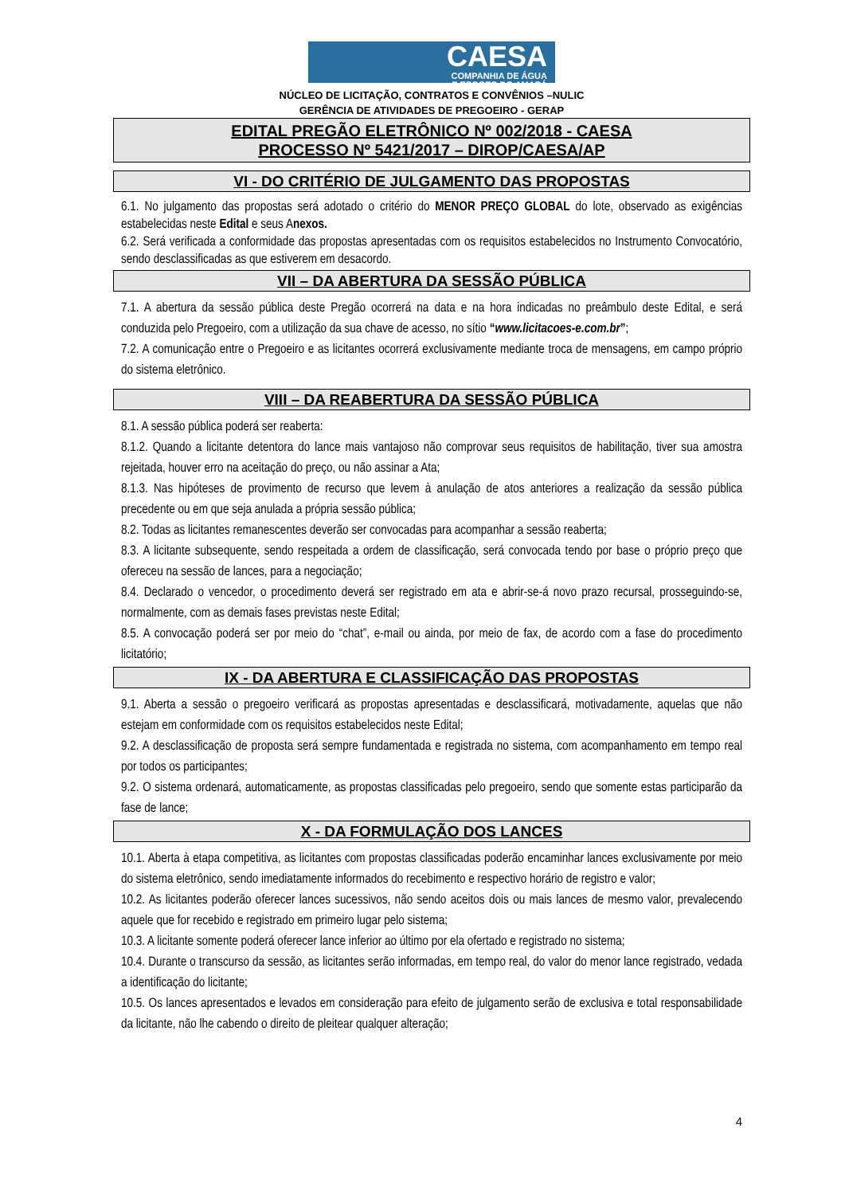CAESA
COMPANHIA DE ÁGUA
E ESGOTO DO AMAPÁ
NÚCLEO DE LICITAÇÃO, CONTRATOS E CONVÊNIOS –NULIC
GERÊNCIA DE ATIVIDADES DE PREGOEIRO - GERAP
EDITAL PREGÃO ELETRÔNICO Nº 002/2018 - CAESA
PROCESSO Nº 5421/2017 – DIROP/CAESA/AP
VI - DO CRITÉRIO DE JULGAMENTO DAS PROPOSTAS
6.1. No julgamento das propostas será adotado o critério do MENOR PREÇO GLOBAL do lote, observado as exigências estabelecidas neste Edital e seus Anexos.
6.2. Será verificada a conformidade das propostas apresentadas com os requisitos estabelecidos no Instrumento Convocatório, sendo desclassificadas as que estiverem em desacordo.
VII – DA ABERTURA DA SESSÃO PÚBLICA
7.1. A abertura da sessão pública deste Pregão ocorrerá na data e na hora indicadas no preâmbulo deste Edital, e será conduzida pelo Pregoeiro, com a utilização da sua chave de acesso, no sítio “www.licitacoes-e.com.br”;
7.2. A comunicação entre o Pregoeiro e as licitantes ocorrerá exclusivamente mediante troca de mensagens, em campo próprio do sistema eletrônico.
VIII – DA REABERTURA DA SESSÃO PÚBLICA
8.1. A sessão pública poderá ser reaberta:
8.1.2. Quando a licitante detentora do lance mais vantajoso não comprovar seus requisitos de habilitação, tiver sua amostra rejeitada, houver erro na aceitação do preço, ou não assinar a Ata;
8.1.3. Nas hipóteses de provimento de recurso que levem à anulação de atos anteriores a realização da sessão pública precedente ou em que seja anulada a própria sessão pública;
8.2. Todas as licitantes remanescentes deverão ser convocadas para acompanhar a sessão reaberta;
8.3. A licitante subsequente, sendo respeitada a ordem de classificação, será convocada tendo por base o próprio preço que ofereceu na sessão de lances, para a negociação;
8.4. Declarado o vencedor, o procedimento deverá ser registrado em ata e abrir-se-á novo prazo recursal, prosseguindo-se, normalmente, com as demais fases previstas neste Edital;
8.5. A convocação poderá ser por meio do “chat”, e-mail ou ainda, por meio de fax, de acordo com a fase do procedimento licitatório;
IX - DA ABERTURA E CLASSIFICAÇÃO DAS PROPOSTAS
9.1. Aberta a sessão o pregoeiro verificará as propostas apresentadas e desclassificará, motivadamente, aquelas que não estejam em conformidade com os requisitos estabelecidos neste Edital;
9.2. A desclassificação de proposta será sempre fundamentada e registrada no sistema, com acompanhamento em tempo real por todos os participantes;
9.2. O sistema ordenará, automaticamente, as propostas classificadas pelo pregoeiro, sendo que somente estas participarão da fase de lance;
X - DA FORMULAÇÃO DOS LANCES
10.1. Aberta à etapa competitiva, as licitantes com propostas classificadas poderão encaminhar lances exclusivamente por meio do sistema eletrônico, sendo imediatamente informados do recebimento e respectivo horário de registro e valor;
10.2. As licitantes poderão oferecer lances sucessivos, não sendo aceitos dois ou mais lances de mesmo valor, prevalecendo aquele que for recebido e registrado em primeiro lugar pelo sistema;
10.3. A licitante somente poderá oferecer lance inferior ao último por ela ofertado e registrado no sistema;
10.4. Durante o transcurso da sessão, as licitantes serão informadas, em tempo real, do valor do menor lance registrado, vedada a identificação do licitante;
10.5. Os lances apresentados e levados em consideração para efeito de julgamento serão de exclusiva e total responsabilidade da licitante, não lhe cabendo o direito de pleitear qualquer alteração;
4